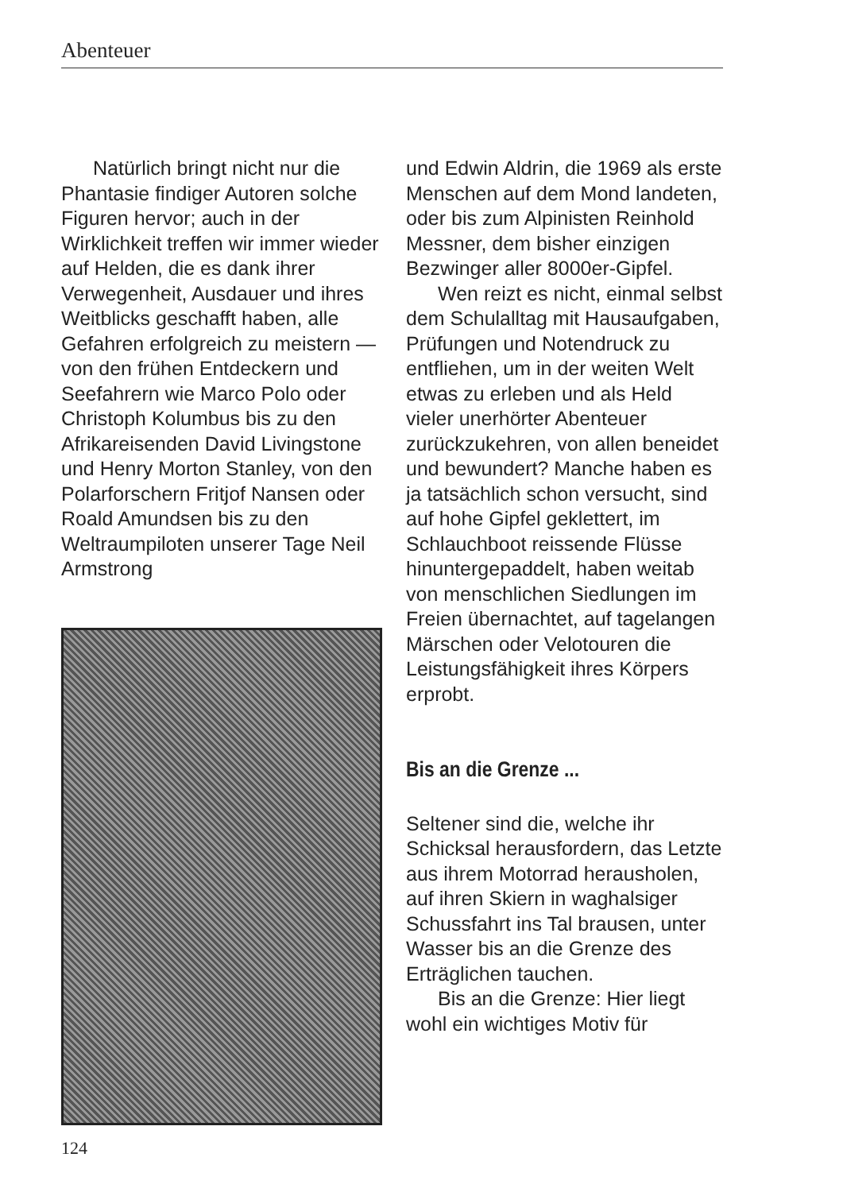Abenteuer
Natürlich bringt nicht nur die Phantasie findiger Autoren solche Figuren hervor; auch in der Wirklichkeit treffen wir immer wieder auf Helden, die es dank ihrer Verwegenheit, Ausdauer und ihres Weitblicks geschafft haben, alle Gefahren erfolgreich zu meistern — von den frühen Entdeckern und Seefahrern wie Marco Polo oder Christoph Kolumbus bis zu den Afrikareisenden David Livingstone und Henry Morton Stanley, von den Polarforschern Fritjof Nansen oder Roald Amundsen bis zu den Weltraumpiloten unserer Tage Neil Armstrong
und Edwin Aldrin, die 1969 als erste Menschen auf dem Mond landeten, oder bis zum Alpinisten Reinhold Messner, dem bisher einzigen Bezwinger aller 8000er-Gipfel.
Wen reizt es nicht, einmal selbst dem Schulalltag mit Hausaufgaben, Prüfungen und Notendruck zu entfliehen, um in der weiten Welt etwas zu erleben und als Held vieler unerhörter Abenteuer zurückzukehren, von allen beneidet und bewundert? Manche haben es ja tatsächlich schon versucht, sind auf hohe Gipfel geklettert, im Schlauchboot reissende Flüsse hinuntergepaddelt, haben weitab von menschlichen Siedlungen im Freien übernachtet, auf tagelangen Märschen oder Velotouren die Leistungsfähigkeit ihres Körpers erprobt.
Bis an die Grenze ...
Seltener sind die, welche ihr Schicksal herausfordern, das Letzte aus ihrem Motorrad herausholen, auf ihren Skiern in waghalsiger Schussfahrt ins Tal brausen, unter Wasser bis an die Grenze des Erträglichen tauchen.
Bis an die Grenze: Hier liegt wohl ein wichtiges Motiv für
124